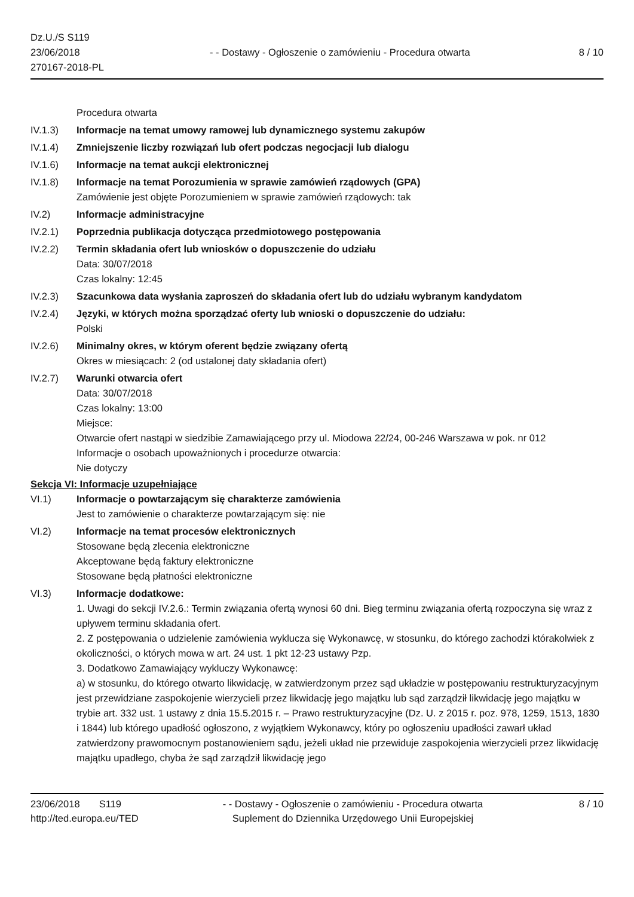Dz.U./S S119
23/06/2018
270167-2018-PL
- - Dostawy - Ogłoszenie o zamówieniu - Procedura otwarta
8 / 10
Procedura otwarta
IV.1.3) Informacje na temat umowy ramowej lub dynamicznego systemu zakupów
IV.1.4) Zmniejszenie liczby rozwiązań lub ofert podczas negocjacji lub dialogu
IV.1.6) Informacje na temat aukcji elektronicznej
IV.1.8) Informacje na temat Porozumienia w sprawie zamówień rządowych (GPA)
Zamówienie jest objęte Porozumieniem w sprawie zamówień rządowych: tak
IV.2) Informacje administracyjne
IV.2.1) Poprzednia publikacja dotycząca przedmiotowego postępowania
IV.2.2) Termin składania ofert lub wniosków o dopuszczenie do udziału
Data: 30/07/2018
Czas lokalny: 12:45
IV.2.3) Szacunkowa data wysłania zaproszeń do składania ofert lub do udziału wybranym kandydatom
IV.2.4) Języki, w których można sporządzać oferty lub wnioski o dopuszczenie do udziału:
Polski
IV.2.6) Minimalny okres, w którym oferent będzie związany ofertą
Okres w miesiącach: 2 (od ustalonej daty składania ofert)
IV.2.7) Warunki otwarcia ofert
Data: 30/07/2018
Czas lokalny: 13:00
Miejsce:
Otwarcie ofert nastąpi w siedzibie Zamawiającego przy ul. Miodowa 22/24, 00-246 Warszawa w pok. nr 012
Informacje o osobach upoważnionych i procedurze otwarcia:
Nie dotyczy
Sekcja VI: Informacje uzupełniające
VI.1) Informacje o powtarzającym się charakterze zamówienia
Jest to zamówienie o charakterze powtarzającym się: nie
VI.2) Informacje na temat procesów elektronicznych
Stosowane będą zlecenia elektroniczne
Akceptowane będą faktury elektroniczne
Stosowane będą płatności elektroniczne
VI.3) Informacje dodatkowe:
1. Uwagi do sekcji IV.2.6.: Termin związania ofertą wynosi 60 dni. Bieg terminu związania ofertą rozpoczyna się wraz z upływem terminu składania ofert.
2. Z postępowania o udzielenie zamówienia wyklucza się Wykonawcę, w stosunku, do którego zachodzi którakolwiek z okoliczności, o których mowa w art. 24 ust. 1 pkt 12-23 ustawy Pzp.
3. Dodatkowo Zamawiający wykluczy Wykonawcę:
a) w stosunku, do którego otwarto likwidację, w zatwierdzonym przez sąd układzie w postępowaniu restrukturyzacyjnym jest przewidziane zaspokojenie wierzycieli przez likwidację jego majątku lub sąd zarządził likwidację jego majątku w trybie art. 332 ust. 1 ustawy z dnia 15.5.2015 r. – Prawo restrukturyzacyjne (Dz. U. z 2015 r. poz. 978, 1259, 1513, 1830 i 1844) lub którego upadłość ogłoszono, z wyjątkiem Wykonawcy, który po ogłoszeniu upadłości zawarł układ zatwierdzony prawomocnym postanowieniem sądu, jeżeli układ nie przewiduje zaspokojenia wierzycieli przez likwidację majątku upadłego, chyba że sąd zarządził likwidację jego
23/06/2018 S119
http://ted.europa.eu/TED
- - Dostawy - Ogłoszenie o zamówieniu - Procedura otwarta
Suplement do Dziennika Urzędowego Unii Europejskiej
8 / 10